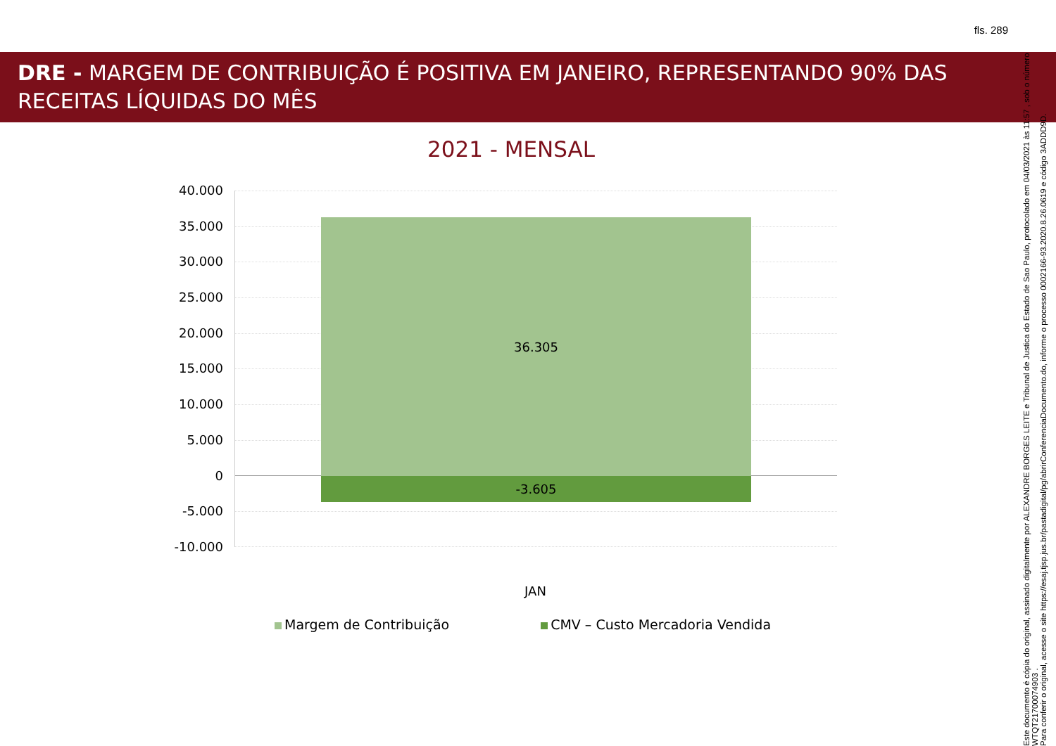fls. 289
DRE - MARGEM DE CONTRIBUIÇÃO É POSITIVA EM JANEIRO, REPRESENTANDO 90% DAS RECEITAS LÍQUIDAS DO MÊS
2021 - MENSAL
40.000
35.000
30.000
25.000
20.000
15.000
10.000
5.000
0
-5.000
-10.000
36.305
-3.605
JAN
Margem de Contribuição CMV – Custo Mercadoria Vendida
Este documento é cópia do original, assinado digitalmente por ALEXANDRE BORGES LEITE e Tribunal de Justica do Estado de Sao Paulo, protocolado em 04/03/2021 às 11:57 , sob o número WTQT21700074903 .
Para conferir o original, acesse o site https://esaj.tjsp.jus.br/pastadigital/pg/abrirConferenciaDocumento.do, informe o processo 0002166-93.2020.8.26.0619 e código 3ADDD9D.